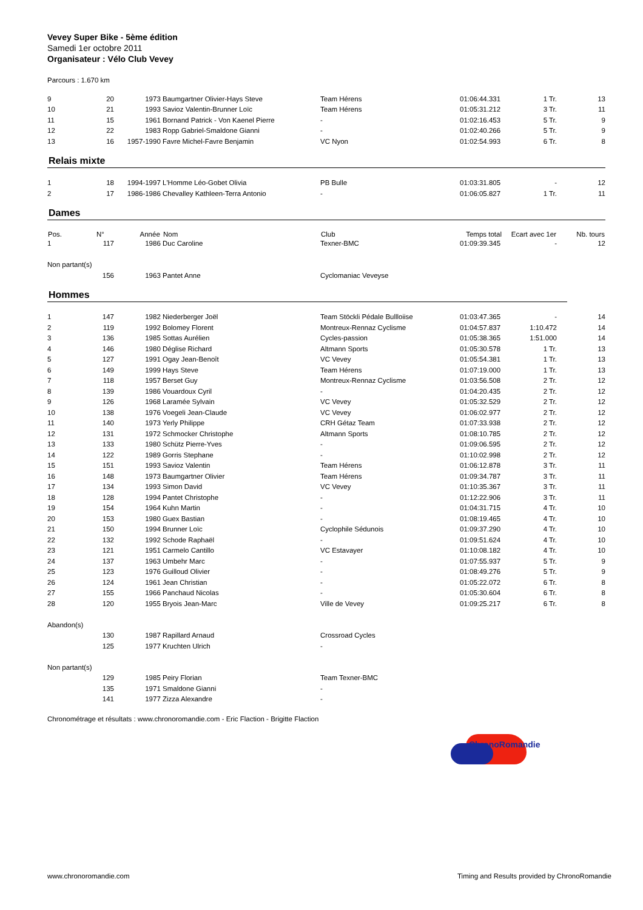Vevey Super Bike - 5ème édition
Samedi 1er octobre 2011
Organisateur : Vélo Club Vevey
Parcours : 1.670 km
| 9 | 20 | 1973 | Baumgartner Olivier-Hays Steve | Team Hérens | 01:06:44.331 | 1 Tr. | 13 |
| 10 | 21 | 1993 | Savioz Valentin-Brunner Loïc | Team Hérens | 01:05:31.212 | 3 Tr. | 11 |
| 11 | 15 | 1961 | Bornand Patrick - Von Kaenel Pierre | - | 01:02:16.453 | 5 Tr. | 9 |
| 12 | 22 | 1983 | Ropp Gabriel-Smaldone Gianni | - | 01:02:40.266 | 5 Tr. | 9 |
| 13 | 16 | 1957-1990 | Favre Michel-Favre Benjamin | VC Nyon | 01:02:54.993 | 6 Tr. | 8 |
Relais mixte
| 1 | 18 | 1994-1997 | L'Homme Léo-Gobet Olivia | PB Bulle | 01:03:31.805 | - | 12 |
| 2 | 17 | 1986-1986 | Chevalley Kathleen-Terra Antonio | - | 01:06:05.827 | 1 Tr. | 11 |
Dames
| Pos. | N° | Année | Nom | Club | Temps total | Ecart avec 1er | Nb. tours |
| --- | --- | --- | --- | --- | --- | --- | --- |
| 1 | 117 | 1986 | Duc Caroline | Texner-BMC | 01:09:39.345 | - | 12 |
| Non partant(s) | | | | | | | |
| | 156 | 1963 | Pantet Anne | Cyclomaniac Veveyse | | | |
Hommes
| 1 | 147 | 1982 | Niederberger Joël | Team Stöckli Pédale Bullloiise | 01:03:47.365 | - | 14 |
| 2 | 119 | 1992 | Bolomey Florent | Montreux-Rennaz Cyclisme | 01:04:57.837 | 1:10.472 | 14 |
| 3 | 136 | 1985 | Sottas Aurélien | Cycles-passion | 01:05:38.365 | 1:51.000 | 14 |
| 4 | 146 | 1980 | Déglise Richard | Altmann Sports | 01:05:30.578 | 1 Tr. | 13 |
| 5 | 127 | 1991 | Ogay Jean-Benoît | VC Vevey | 01:05:54.381 | 1 Tr. | 13 |
| 6 | 149 | 1999 | Hays Steve | Team Hérens | 01:07:19.000 | 1 Tr. | 13 |
| 7 | 118 | 1957 | Berset Guy | Montreux-Rennaz Cyclisme | 01:03:56.508 | 2 Tr. | 12 |
| 8 | 139 | 1986 | Vouardoux Cyril | - | 01:04:20.435 | 2 Tr. | 12 |
| 9 | 126 | 1968 | Laramée Sylvain | VC Vevey | 01:05:32.529 | 2 Tr. | 12 |
| 10 | 138 | 1976 | Voegeli Jean-Claude | VC Vevey | 01:06:02.977 | 2 Tr. | 12 |
| 11 | 140 | 1973 | Yerly Philippe | CRH Gétaz Team | 01:07:33.938 | 2 Tr. | 12 |
| 12 | 131 | 1972 | Schmocker Christophe | Altmann Sports | 01:08:10.785 | 2 Tr. | 12 |
| 13 | 133 | 1980 | Schütz Pierre-Yves | - | 01:09:06.595 | 2 Tr. | 12 |
| 14 | 122 | 1989 | Gorris Stephane | - | 01:10:02.998 | 2 Tr. | 12 |
| 15 | 151 | 1993 | Savioz Valentin | Team Hérens | 01:06:12.878 | 3 Tr. | 11 |
| 16 | 148 | 1973 | Baumgartner Olivier | Team Hérens | 01:09:34.787 | 3 Tr. | 11 |
| 17 | 134 | 1993 | Simon David | VC Vevey | 01:10:35.367 | 3 Tr. | 11 |
| 18 | 128 | 1994 | Pantet Christophe | - | 01:12:22.906 | 3 Tr. | 11 |
| 19 | 154 | 1964 | Kuhn Martin | - | 01:04:31.715 | 4 Tr. | 10 |
| 20 | 153 | 1980 | Guex Bastian | - | 01:08:19.465 | 4 Tr. | 10 |
| 21 | 150 | 1994 | Brunner Loïc | Cyclophile Sédunois | 01:09:37.290 | 4 Tr. | 10 |
| 22 | 132 | 1992 | Schode Raphaël | - | 01:09:51.624 | 4 Tr. | 10 |
| 23 | 121 | 1951 | Carmelo Cantillo | VC Estavayer | 01:10:08.182 | 4 Tr. | 10 |
| 24 | 137 | 1963 | Umbehr Marc | - | 01:07:55.937 | 5 Tr. | 9 |
| 25 | 123 | 1976 | Guilloud Olivier | - | 01:08:49.276 | 5 Tr. | 9 |
| 26 | 124 | 1961 | Jean Christian | - | 01:05:22.072 | 6 Tr. | 8 |
| 27 | 155 | 1966 | Panchaud Nicolas | - | 01:05:30.604 | 6 Tr. | 8 |
| 28 | 120 | 1955 | Bryois Jean-Marc | Ville de Vevey | 01:09:25.217 | 6 Tr. | 8 |
| Abandon(s) | | | | | | | |
| | 130 | 1987 | Rapillard Arnaud | Crossroad Cycles | | | |
| | 125 | 1977 | Kruchten Ulrich | - | | | |
| Non partant(s) | | | | | | | |
| | 129 | 1985 | Peiry Florian | Team Texner-BMC | | | |
| | 135 | 1971 | Smaldone Gianni | - | | | |
| | 141 | 1977 | Zizza Alexandre | - | | | |
Chronométrage et résultats : www.chronoromandie.com - Eric Flaction - Brigitte Flaction
ChronoRomandie
www.chronoromandie.com Timing and Results provided by ChronoRomandie